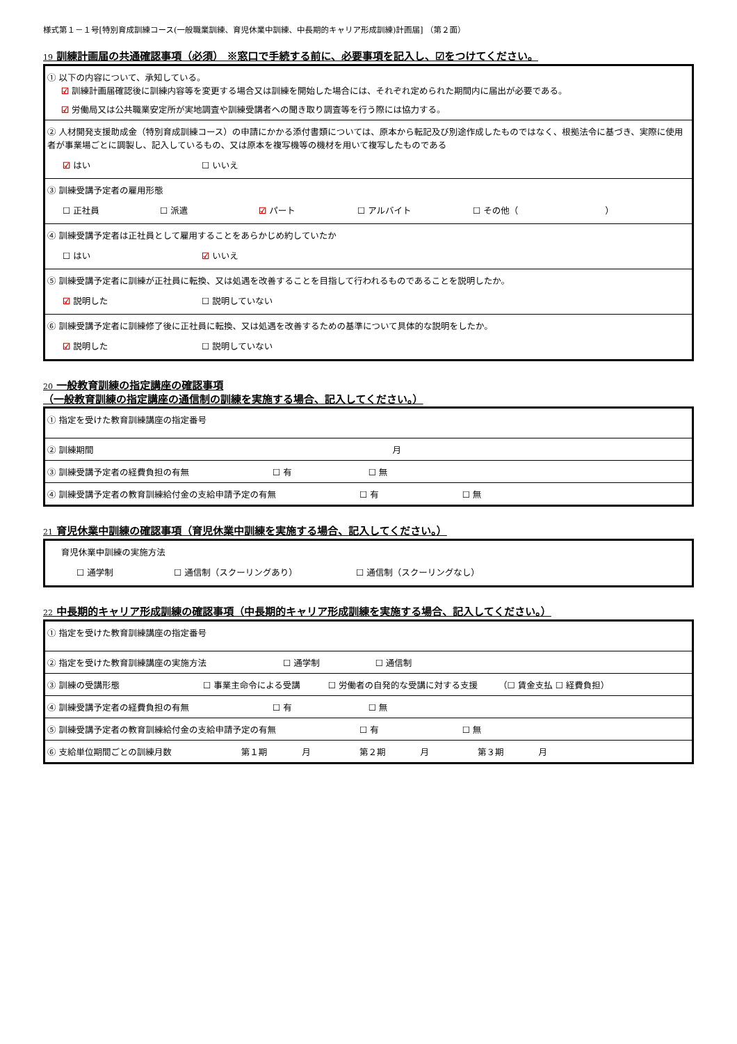様式第１－１号[特別育成訓練コース(一般職業訓練、育児休業中訓練、中長期的キャリア形成訓練)計画届] （第２面）
19 訓練計画届の共通確認事項（必須） ※窓口で手続する前に、必要事項を記入し、☑をつけてください。
| ① 以下の内容について、承知している。 ☑ 訓練計画届確認後に訓練内容等を変更する場合又は訓練を開始した場合には、それぞれ定められた期間内に届出が必要である。 ☑ 労働局又は公共職業安定所が実地調査や訓練受講者への聞き取り調査等を行う際には協力する。 |
| ② 人材開発支援助成金（特別育成訓練コース）の申請にかかる添付書類については、原本から転記及び別途作成したものではなく、根拠法令に基づき、実際に使用者が事業場ごとに調製し、記入しているもの、又は原本を複写機等の機材を用いて複写したものである ☑ はい ☐ いいえ |
| ③ 訓練受講予定者の雇用形態 ☐ 正社員 ☐ 派遣 ☑ パート ☐ アルバイト ☐ その他（ ） |
| ④ 訓練受講予定者は正社員として雇用することをあらかじめ約していたか ☐ はい ☑ いいえ |
| ⑤ 訓練受講予定者に訓練が正社員に転換、又は処遇を改善することを目指して行われるものであることを説明したか。 ☑ 説明した ☐ 説明していない |
| ⑥ 訓練受講予定者に訓練修了後に正社員に転換、又は処遇を改善するための基準について具体的な説明をしたか。 ☑ 説明した ☐ 説明していない |
20 一般教育訓練の指定講座の確認事項
（一般教育訓練の指定講座の通信制の訓練を実施する場合、記入してください。）
| ① 指定を受けた教育訓練講座の指定番号 |
| ② 訓練期間 月 |
| ③ 訓練受講予定者の経費負担の有無 ☐ 有 ☐ 無 |
| ④ 訓練受講予定者の教育訓練給付金の支給申請予定の有無 ☐ 有 ☐ 無 |
21 育児休業中訓練の確認事項（育児休業中訓練を実施する場合、記入してください。）
| 育児休業中訓練の実施方法 ☐ 通学制 ☐ 通信制（スクーリングあり） ☐ 通信制（スクーリングなし） |
22 中長期的キャリア形成訓練の確認事項（中長期的キャリア形成訓練を実施する場合、記入してください。）
| ① 指定を受けた教育訓練講座の指定番号 |
| ② 指定を受けた教育訓練講座の実施方法 ☐ 通学制 ☐ 通信制 |
| ③ 訓練の受講形態 ☐ 事業主命令による受講 ☐ 労働者の自発的な受講に対する支援 （☐ 賃金支払 ☐ 経費負担） |
| ④ 訓練受講予定者の経費負担の有無 ☐ 有 ☐ 無 |
| ⑤ 訓練受講予定者の教育訓練給付金の支給申請予定の有無 ☐ 有 ☐ 無 |
| ⑥ 支給単位期間ごとの訓練月数 第１期 月 第２期 月 第３期 月 |